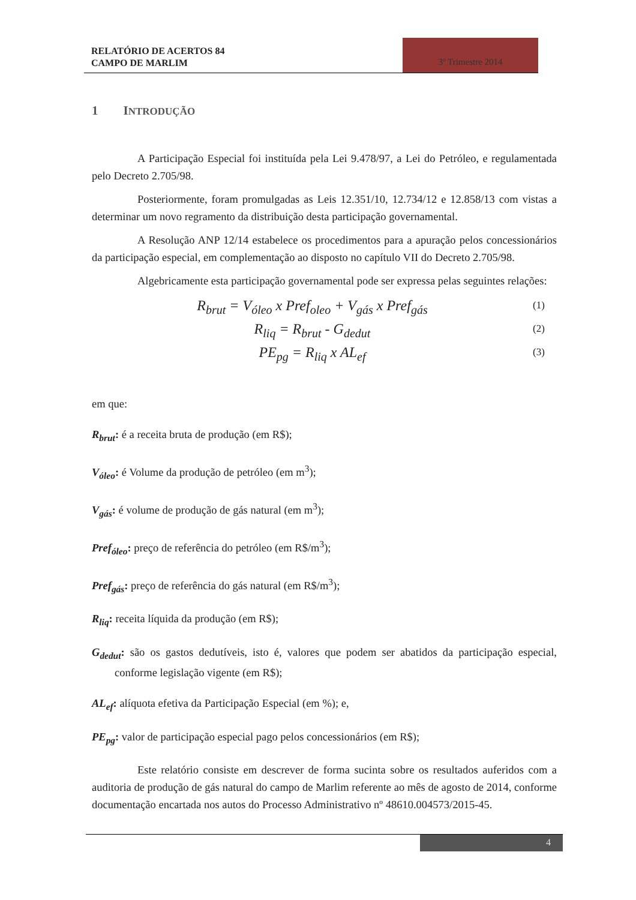RELATÓRIO DE ACERTOS 84
CAMPO DE MARLIM
3º Trimestre 2014
1 INTRODUÇÃO
A Participação Especial foi instituída pela Lei 9.478/97, a Lei do Petróleo, e regulamentada pelo Decreto 2.705/98.
Posteriormente, foram promulgadas as Leis 12.351/10, 12.734/12 e 12.858/13 com vistas a determinar um novo regramento da distribuição desta participação governamental.
A Resolução ANP 12/14 estabelece os procedimentos para a apuração pelos concessionários da participação especial, em complementação ao disposto no capítulo VII do Decreto 2.705/98.
Algebricamente esta participação governamental pode ser expressa pelas seguintes relações:
R<sub>brut</sub> = V<sub>óleo</sub> x Pref<sub>oleo</sub> + V<sub>gás</sub> x Pref<sub>gás</sub> (1)
R<sub>liq</sub> = R<sub>brut</sub> - G<sub>dedut</sub> (2)
PE<sub>pg</sub> = R<sub>liq</sub> x AL<sub>ef</sub> (3)
em que:
R<sub>brut</sub>: é a receita bruta de produção (em R$);
V<sub>óleo</sub>: é Volume da produção de petróleo (em m<sup>3</sup>);
V<sub>gás</sub>: é volume de produção de gás natural (em m<sup>3</sup>);
Pref<sub>óleo</sub>: preço de referência do petróleo (em R$/m<sup>3</sup>);
Pref<sub>gás</sub>: preço de referência do gás natural (em R$/m<sup>3</sup>);
R<sub>liq</sub>: receita líquida da produção (em R$);
G<sub>dedut</sub>: são os gastos dedutíveis, isto é, valores que podem ser abatidos da participação especial, conforme legislação vigente (em R$);
AL<sub>ef</sub>: alíquota efetiva da Participação Especial (em %); e,
PE<sub>pg</sub>: valor de participação especial pago pelos concessionários (em R$);
Este relatório consiste em descrever de forma sucinta sobre os resultados auferidos com a auditoria de produção de gás natural do campo de Marlim referente ao mês de agosto de 2014, conforme documentação encartada nos autos do Processo Administrativo nº 48610.004573/2015-45.
4